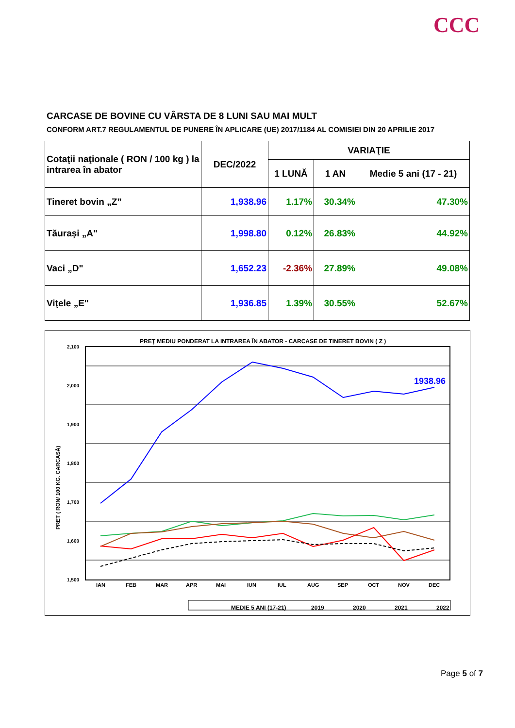CCC
CARCASE DE BOVINE CU VÂRSTA DE 8 LUNI SAU MAI MULT
CONFORM ART.7 REGULAMENTUL DE PUNERE ÎN APLICARE (UE) 2017/1184 AL COMISIEI DIN 20 APRILIE 2017
| Cotaţii naţionale ( RON / 100 kg ) la intrarea în abator | DEC/2022 | VARIAŢIE | | |
| --- | --- | --- | --- | --- |
| | | 1 LUNĂ | 1 AN | Medie 5 ani (17 - 21) |
| Tineret bovin „Z” | 1,938.96 | 1.17% | 30.34% | 47.30% |
| Tăuraşi „A" | 1,998.80 | 0.12% | 26.83% | 44.92% |
| Vaci „D" | 1,652.23 | -2.36% | 27.89% | 49.08% |
| Viţele „E" | 1,936.85 | 1.39% | 30.55% | 52.67% |
PREŢ MEDIU PONDERAT LA INTRAREA ÎN ABATOR - CARCASE DE TINERET BOVIN ( Z )
2,100
2,000
1,900
1,800
1,700
1,600
1,500
PRET ( RON/ 100 KG. CARCASĂ)
1938.96
IAN
FEB
MAR
APR
MAI
IUN
IUL
AUG
SEP
OCT
NOV
DEC
MEDIE 5 ANI (17-21)
2019
2020
2021
2022
Page 5 of 7